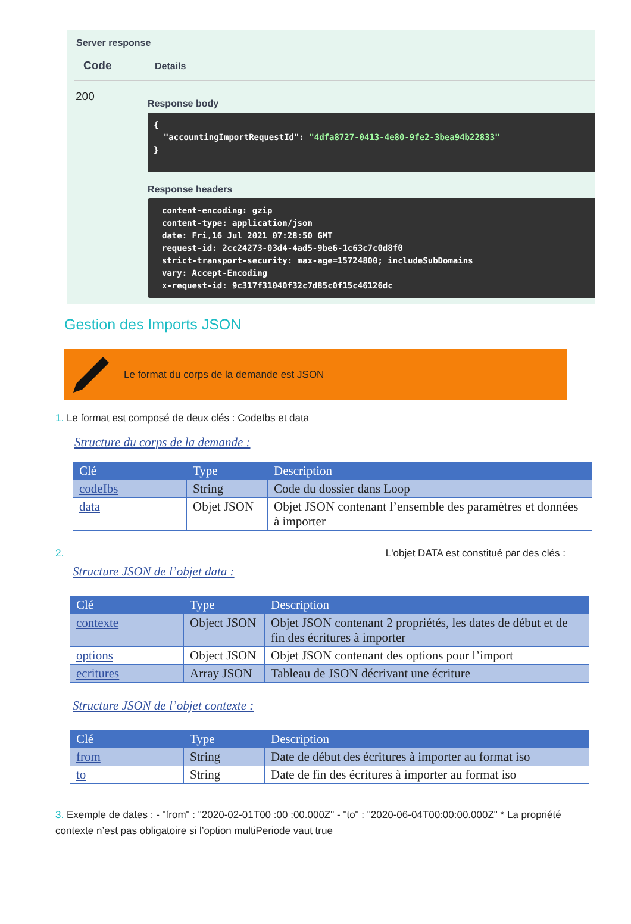Server response
Code
Details
200
Response body
{ "accountingImportRequestId": "4dfa8727-0413-4e80-9fe2-3bea94b22833" }
Response headers
content-encoding: gzip content-type: application/json date: Fri,16 Jul 2021 07:28:50 GMT request-id: 2cc24273-03d4-4ad5-9be6-1c63c7c0d8f0 strict-transport-security: max-age=15724800; includeSubDomains vary: Accept-Encoding x-request-id: 9c317f31040f32c7d85c0f15c46126dc
Gestion des Imports JSON
Le format du corps de la demande est JSON
1. Le format est composé de deux clés : CodeIbs et data
Structure du corps de la demande :
| Clé | Type | Description |
| --- | --- | --- |
| codeIbs | String | Code du dossier dans Loop |
| data | Objet JSON | Objet JSON contenant l’ensemble des paramètres et données à importer |
2. L'objet DATA est constitué par des clés :
Structure JSON de l’objet data :
| Clé | Type | Description |
| --- | --- | --- |
| contexte | Object JSON | Objet JSON contenant 2 propriétés, les dates de début et de fin des écritures à importer |
| options | Object JSON | Objet JSON contenant des options pour l’import |
| ecritures | Array JSON | Tableau de JSON décrivant une écriture |
Structure JSON de l’objet contexte :
| Clé | Type | Description |
| --- | --- | --- |
| from | String | Date de début des écritures à importer au format iso |
| to | String | Date de fin des écritures à importer au format iso |
3. Exemple de dates : - "from" : "2020-02-01T00 :00 :00.000Z" - "to" : "2020-06-04T00:00:00.000Z" * La propriété contexte n’est pas obligatoire si l’option multiPeriode vaut true